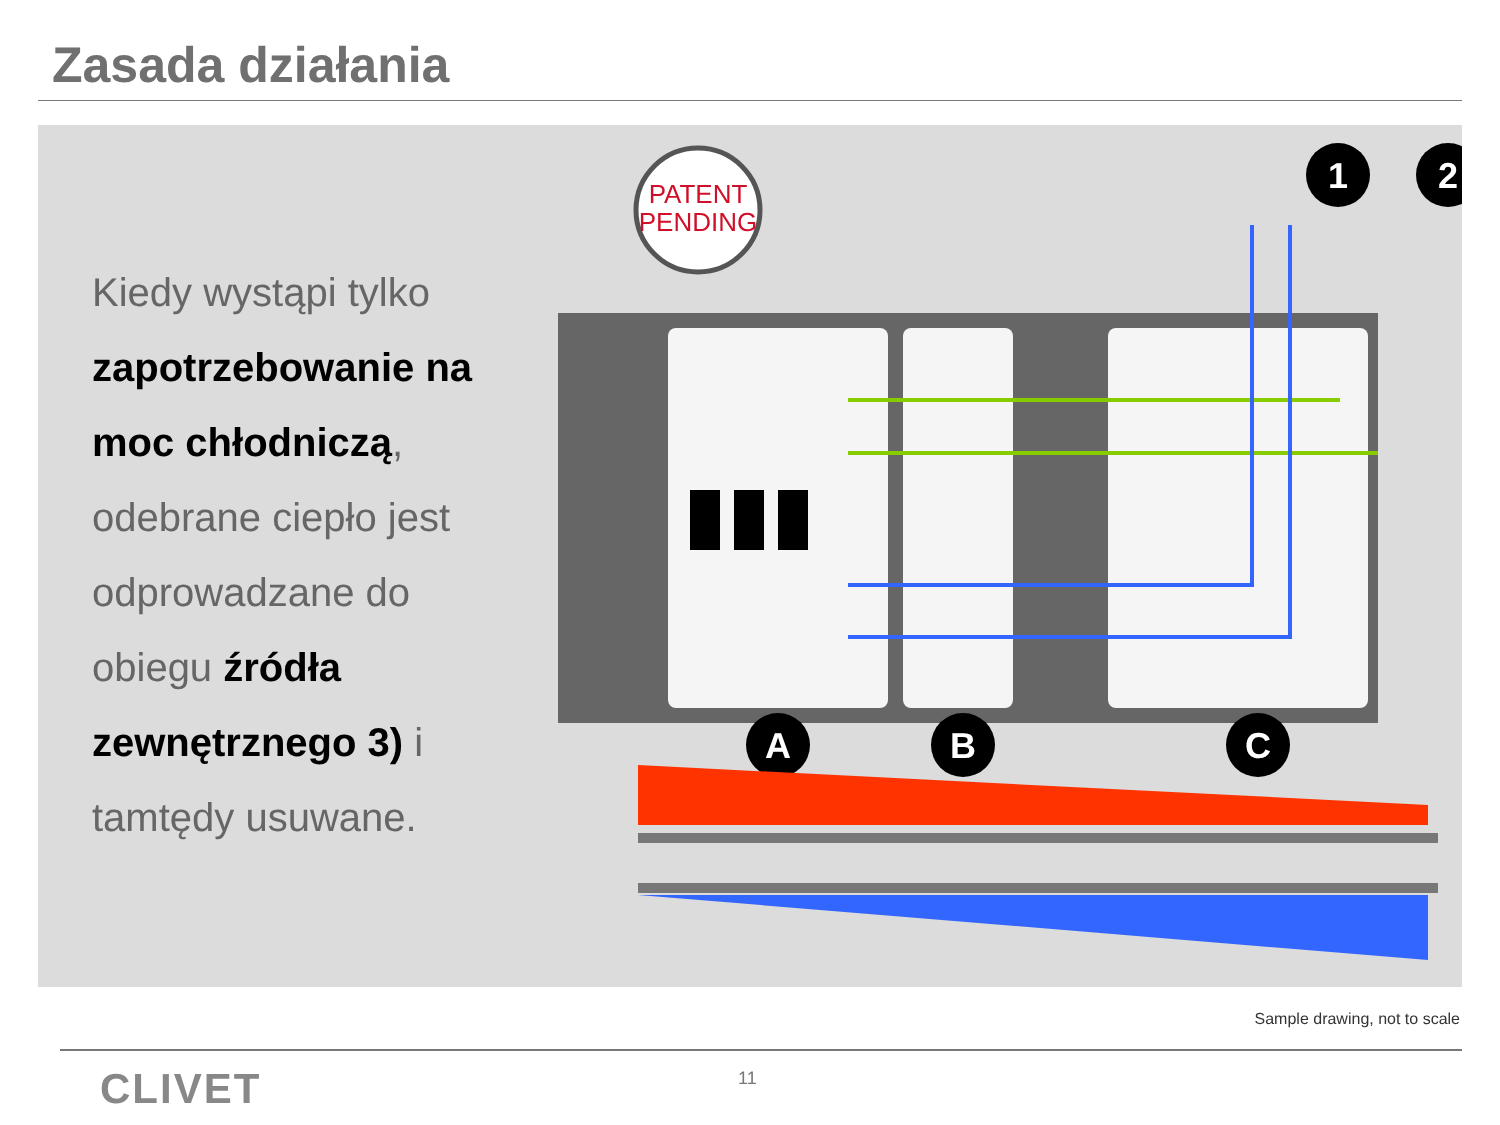Zasada działania
Kiedy wystąpi tylko
zapotrzebowanie na
moc chłodniczą,
odebrane ciepło jest
odprowadzane do
obiegu źródła
zewnętrznego 3) i
tamtędy usuwane.
PATENT
PENDING
1
2
A
B
C
Sample drawing, not to scale
CLIVET 11